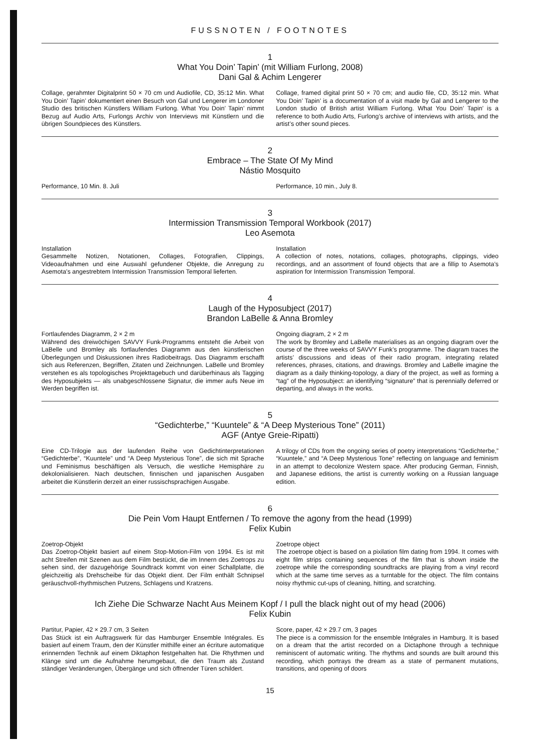FUSSNOTEN / FOOTNOTES
1
What You Doin’ Tapin’ (mit William Furlong, 2008)
Dani Gal & Achim Lengerer
Collage, gerahmter Digitalprint 50 × 70 cm und Audiofile, CD, 35:12 Min. What You Doin’ Tapin’ dokumentiert einen Besuch von Gal und Lengerer im Londoner Studio des britischen Künstlers William Furlong. What You Doin’ Tapin’ nimmt Bezug auf Audio Arts, Furlongs Archiv von Interviews mit Künstlern und die übrigen Soundpieces des Künstlers.
Collage, framed digital print 50 × 70 cm; and audio file, CD, 35:12 min. What You Doin’ Tapin’ is a documentation of a visit made by Gal and Lengerer to the London studio of British artist William Furlong. What You Doin’ Tapin’ is a reference to both Audio Arts, Furlong’s archive of interviews with artists, and the artist’s other sound pieces.
2
Embrace – The State Of My Mind
Nástio Mosquito
Performance, 10 Min. 8. Juli Performance, 10 min., July 8.
3
Intermission Transmission Temporal Workbook (2017)
Leo Asemota
Installation
Gesammelte Notizen, Notationen, Collages, Fotografien, Clippings, Videoaufnahmen und eine Auswahl gefundener Objekte, die Anregung zu Asemota’s angestrebtem Intermission Transmission Temporal lieferten.
Installation
A collection of notes, notations, collages, photographs, clippings, video recordings, and an assortment of found objects that are a fillip to Asemota’s aspiration for Intermission Transmission Temporal.
4
Laugh of the Hyposubject (2017)
Brandon LaBelle & Anna Bromley
Fortlaufendes Diagramm, 2 × 2 m
Während des dreiwöchigen SAVVY Funk-Programms entsteht die Arbeit von LaBelle und Bromley als fortlaufendes Diagramm aus den künstlerischen Überlegungen und Diskussionen ihres Radiobeitrags. Das Diagramm erschafft sich aus Referenzen, Begriffen, Zitaten und Zeichnungen. LaBelle und Bromley verstehen es als topologisches Projekttagebuch und darüberhinaus als Tagging des Hyposubjekts — als unabgeschlossene Signatur, die immer aufs Neue im Werden begriffen ist.
Ongoing diagram, 2 × 2 m
The work by Bromley and LaBelle materialises as an ongoing diagram over the course of the three weeks of SAVVY Funk’s programme. The diagram traces the artists’ discussions and ideas of their radio program, integrating related references, phrases, citations, and drawings. Bromley and LaBelle imagine the diagram as a daily thinking-topology, a diary of the project, as well as forming a “tag” of the Hyposubject: an identifying “signature” that is perennially deferred or departing, and always in the works.
5
“Gedichterbe,” “Kuuntele” & “A Deep Mysterious Tone” (2011)
AGF (Antye Greie-Ripatti)
Eine CD-Trilogie aus der laufenden Reihe von Gedichtinterpretationen “Gedichterbe”, “Kuuntele” und “A Deep Mysterious Tone”, die sich mit Sprache und Feminismus beschäftigen als Versuch, die westliche Hemisphäre zu dekolonialisieren. Nach deutschen, finnischen und japanischen Ausgaben arbeitet die Künstlerin derzeit an einer russischsprachigen Ausgabe.
A trilogy of CDs from the ongoing series of poetry interpretations “Gedichterbe,” “Kuuntele,” and “A Deep Mysterious Tone” reflecting on language and feminism in an attempt to decolonize Western space. After producing German, Finnish, and Japanese editions, the artist is currently working on a Russian language edition.
6
Die Pein Vom Haupt Entfernen / To remove the agony from the head (1999)
Felix Kubin
Zoetrop-Objekt
Das Zoetrop-Objekt basiert auf einem Stop-Motion-Film von 1994. Es ist mit acht Streifen mit Szenen aus dem Film bestückt, die im Innern des Zoetrops zu sehen sind, der dazugehörige Soundtrack kommt von einer Schallplatte, die gleichzeitig als Drehscheibe für das Objekt dient. Der Film enthält Schnipsel geräuschvoll-rhythmischen Putzens, Schlagens und Kratzens.
Zoetrope object
The zoetrope object is based on a pixilation film dating from 1994. It comes with eight film strips containing sequences of the film that is shown inside the zoetrope while the corresponding soundtracks are playing from a vinyl record which at the same time serves as a turntable for the object. The film contains noisy rhythmic cut-ups of cleaning, hitting, and scratching.
Ich Ziehe Die Schwarze Nacht Aus Meinem Kopf / I pull the black night out of my head (2006)
Felix Kubin
Partitur, Papier, 42 × 29.7 cm, 3 Seiten
Das Stück ist ein Auftragswerk für das Hamburger Ensemble Intégrales. Es basiert auf einem Traum, den der Künstler mithilfe einer an écriture automatique erinnernden Technik auf einem Diktaphon festgehalten hat. Die Rhythmen und Klänge sind um die Aufnahme herumgebaut, die den Traum als Zustand ständiger Veränderungen, Übergänge und sich öffnender Türen schildert.
Score, paper, 42 × 29.7 cm, 3 pages
The piece is a commission for the ensemble Intégrales in Hamburg. It is based on a dream that the artist recorded on a Dictaphone through a technique reminiscent of automatic writing. The rhythms and sounds are built around this recording, which portrays the dream as a state of permanent mutations, transitions, and opening of doors
15